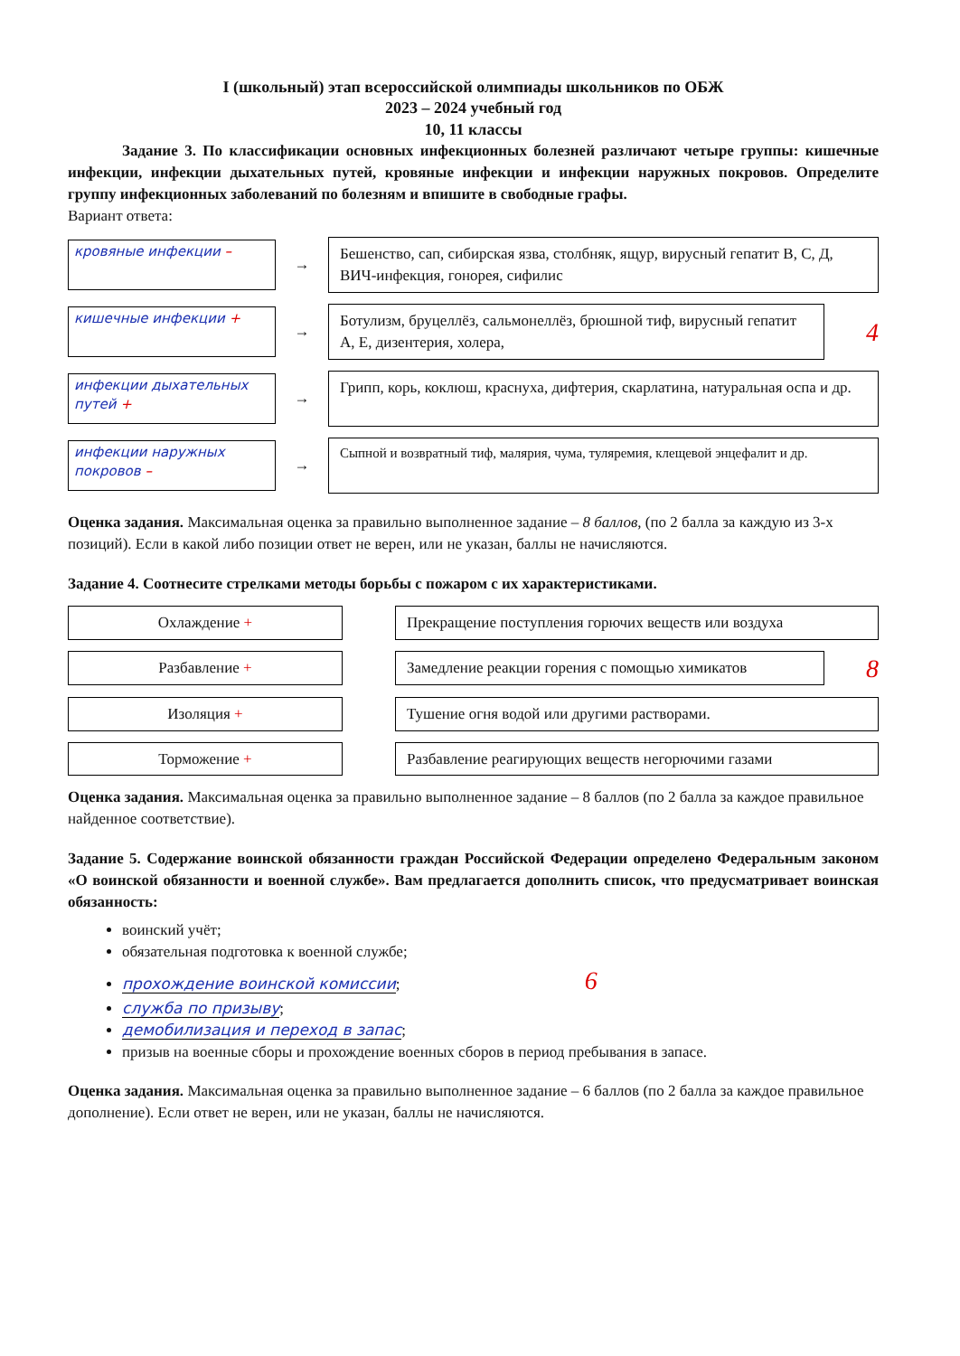I (школьный) этап всероссийской олимпиады школьников по ОБЖ
2023 – 2024 учебный год
10, 11 классы
Задание 3. По классификации основных инфекционных болезней различают четыре группы: кишечные инфекции, инфекции дыхательных путей, кровяные инфекции и инфекции наружных покровов. Определите группу инфекционных заболеваний по болезням и впишите в свободные графы.
Вариант ответа:
кровяные инфекции – →
Бешенство, сап, сибирская язва, столбняк, ящур, вирусный гепатит В, С, Д, ВИЧ-инфекция, гонорея, сифилис
кишечные инфекции + →
Ботулизм, бруцеллёз, сальмонеллёз, брюшной тиф, вирусный гепатит А, Е, дизентерия, холера,
4
инфекции дыхательных путей +
→
Грипп, корь, коклюш, краснуха, дифтерия, скарлатина, натуральная оспа и др.
инфекции наружных покровов –
→
Сыпной и возвратный тиф, малярия, чума, туляремия, клещевой энцефалит и др.
Оценка задания. Максимальная оценка за правильно выполненное задание – 8 баллов, (по 2 балла за каждую из 3-х позиций). Если в какой либо позиции ответ не верен, или не указан, баллы не начисляются.
Задание 4. Соотнесите стрелками методы борьбы с пожаром с их характеристиками.
Охлаждение +
Прекращение поступления горючих веществ или воздуха
Разбавление +
Замедление реакции горения с помощью химикатов
8
Изоляция +
Тушение огня водой или другими растворами.
Торможение +
Разбавление реагирующих веществ негорючими газами
Оценка задания. Максимальная оценка за правильно выполненное задание – 8 баллов (по 2 балла за каждое правильное найденное соответствие).
Задание 5. Содержание воинской обязанности граждан Российской Федерации определено Федеральным законом «О воинской обязанности и военной службе». Вам предлагается дополнить список, что предусматривает воинская обязанность:
воинский учёт;
обязательная подготовка к военной службе;
прохождение воинской комиссии; 6
служба по призыву;
демобилизация и переход в запас;
призыв на военные сборы и прохождение военных сборов в период пребывания в запасе.
Оценка задания. Максимальная оценка за правильно выполненное задание – 6 баллов (по 2 балла за каждое правильное дополнение). Если ответ не верен, или не указан, баллы не начисляются.